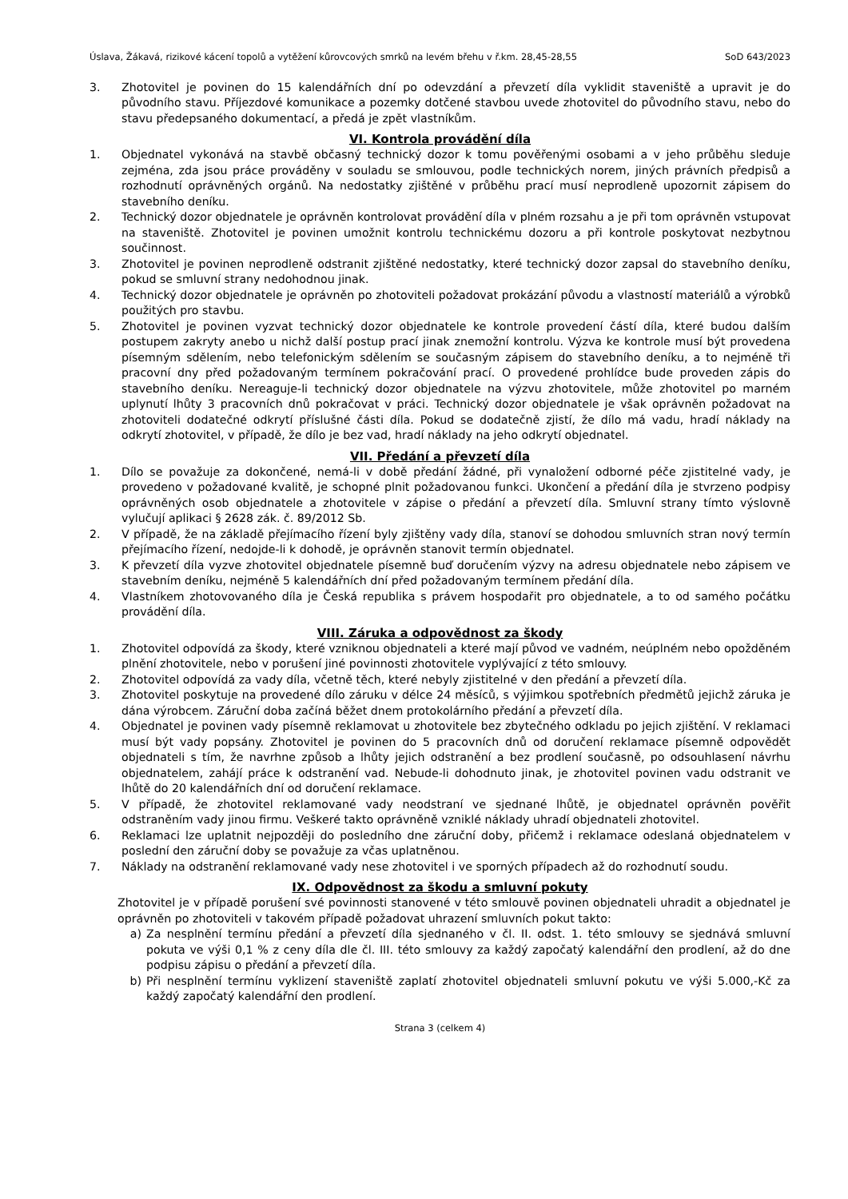Úslava, Žákavá, rizikové kácení topolů a vytěžení kůrovcových smrků na levém břehu v ř.km. 28,45-28,55 SoD 643/2023
3. Zhotovitel je povinen do 15 kalendářních dní po odevzdání a převzetí díla vyklidit staveniště a upravit je do původního stavu. Příjezdové komunikace a pozemky dotčené stavbou uvede zhotovitel do původního stavu, nebo do stavu předepsaného dokumentací, a předá je zpět vlastníkům.
VI. Kontrola provádění díla
1. Objednatel vykonává na stavbě občasný technický dozor k tomu pověřenými osobami a v jeho průběhu sleduje zejména, zda jsou práce prováděny v souladu se smlouvou, podle technických norem, jiných právních předpisů a rozhodnutí oprávněných orgánů. Na nedostatky zjištěné v průběhu prací musí neprodleně upozornit zápisem do stavebního deníku.
2. Technický dozor objednatele je oprávněn kontrolovat provádění díla v plném rozsahu a je při tom oprávněn vstupovat na staveniště. Zhotovitel je povinen umožnit kontrolu technickému dozoru a při kontrole poskytovat nezbytnou součinnost.
3. Zhotovitel je povinen neprodleně odstranit zjištěné nedostatky, které technický dozor zapsal do stavebního deníku, pokud se smluvní strany nedohodnou jinak.
4. Technický dozor objednatele je oprávněn po zhotoviteli požadovat prokázání původu a vlastností materiálů a výrobků použitých pro stavbu.
5. Zhotovitel je povinen vyzvat technický dozor objednatele ke kontrole provedení částí díla, které budou dalším postupem zakryty anebo u nichž další postup prací jinak znemožní kontrolu. Výzva ke kontrole musí být provedena písemným sdělením, nebo telefonickým sdělením se současným zápisem do stavebního deníku, a to nejméně tři pracovní dny před požadovaným termínem pokračování prací. O provedené prohlídce bude proveden zápis do stavebního deníku. Nereaguje-li technický dozor objednatele na výzvu zhotovitele, může zhotovitel po marném uplynutí lhůty 3 pracovních dnů pokračovat v práci. Technický dozor objednatele je však oprávněn požadovat na zhotoviteli dodatečné odkrytí příslušné části díla. Pokud se dodatečně zjistí, že dílo má vadu, hradí náklady na odkrytí zhotovitel, v případě, že dílo je bez vad, hradí náklady na jeho odkrytí objednatel.
VII. Předání a převzetí díla
1. Dílo se považuje za dokončené, nemá-li v době předání žádné, při vynaložení odborné péče zjistitelné vady, je provedeno v požadované kvalitě, je schopné plnit požadovanou funkci. Ukončení a předání díla je stvrzeno podpisy oprávněných osob objednatele a zhotovitele v zápise o předání a převzetí díla. Smluvní strany tímto výslovně vylučují aplikaci § 2628 zák. č. 89/2012 Sb.
2. V případě, že na základě přejímacího řízení byly zjištěny vady díla, stanoví se dohodou smluvních stran nový termín přejímacího řízení, nedojde-li k dohodě, je oprávněn stanovit termín objednatel.
3. K převzetí díla vyzve zhotovitel objednatele písemně buď doručením výzvy na adresu objednatele nebo zápisem ve stavebním deníku, nejméně 5 kalendářních dní před požadovaným termínem předání díla.
4. Vlastníkem zhotovovaného díla je Česká republika s právem hospodařit pro objednatele, a to od samého počátku provádění díla.
VIII. Záruka a odpovědnost za škody
1. Zhotovitel odpovídá za škody, které vzniknou objednateli a které mají původ ve vadném, neúplném nebo opožděném plnění zhotovitele, nebo v porušení jiné povinnosti zhotovitele vyplývající z této smlouvy.
2. Zhotovitel odpovídá za vady díla, včetně těch, které nebyly zjistitelné v den předání a převzetí díla.
3. Zhotovitel poskytuje na provedené dílo záruku v délce 24 měsíců, s výjimkou spotřebních předmětů jejichž záruka je dána výrobcem. Záruční doba začíná běžet dnem protokolárního předání a převzetí díla.
4. Objednatel je povinen vady písemně reklamovat u zhotovitele bez zbytečného odkladu po jejich zjištění. V reklamaci musí být vady popsány. Zhotovitel je povinen do 5 pracovních dnů od doručení reklamace písemně odpovědět objednateli s tím, že navrhne způsob a lhůty jejich odstranění a bez prodlení současně, po odsouhlasení návrhu objednatelem, zahájí práce k odstranění vad. Nebude-li dohodnuto jinak, je zhotovitel povinen vadu odstranit ve lhůtě do 20 kalendářních dní od doručení reklamace.
5. V případě, že zhotovitel reklamované vady neodstraní ve sjednané lhůtě, je objednatel oprávněn pověřit odstraněním vady jinou firmu. Veškeré takto oprávněně vzniklé náklady uhradí objednateli zhotovitel.
6. Reklamaci lze uplatnit nejpozději do posledního dne záruční doby, přičemž i reklamace odeslaná objednatelem v poslední den záruční doby se považuje za včas uplatněnou.
7. Náklady na odstranění reklamované vady nese zhotovitel i ve sporných případech až do rozhodnutí soudu.
IX. Odpovědnost za škodu a smluvní pokuty
Zhotovitel je v případě porušení své povinnosti stanovené v této smlouvě povinen objednateli uhradit a objednatel je oprávněn po zhotoviteli v takovém případě požadovat uhrazení smluvních pokut takto:
a) Za nesplnění termínu předání a převzetí díla sjednaného v čl. II. odst. 1. této smlouvy se sjednává smluvní pokuta ve výši 0,1 % z ceny díla dle čl. III. této smlouvy za každý započatý kalendářní den prodlení, až do dne podpisu zápisu o předání a převzetí díla.
b) Při nesplnění termínu vyklizení staveniště zaplatí zhotovitel objednateli smluvní pokutu ve výši 5.000,-Kč za každý započatý kalendářní den prodlení.
Strana 3 (celkem 4)